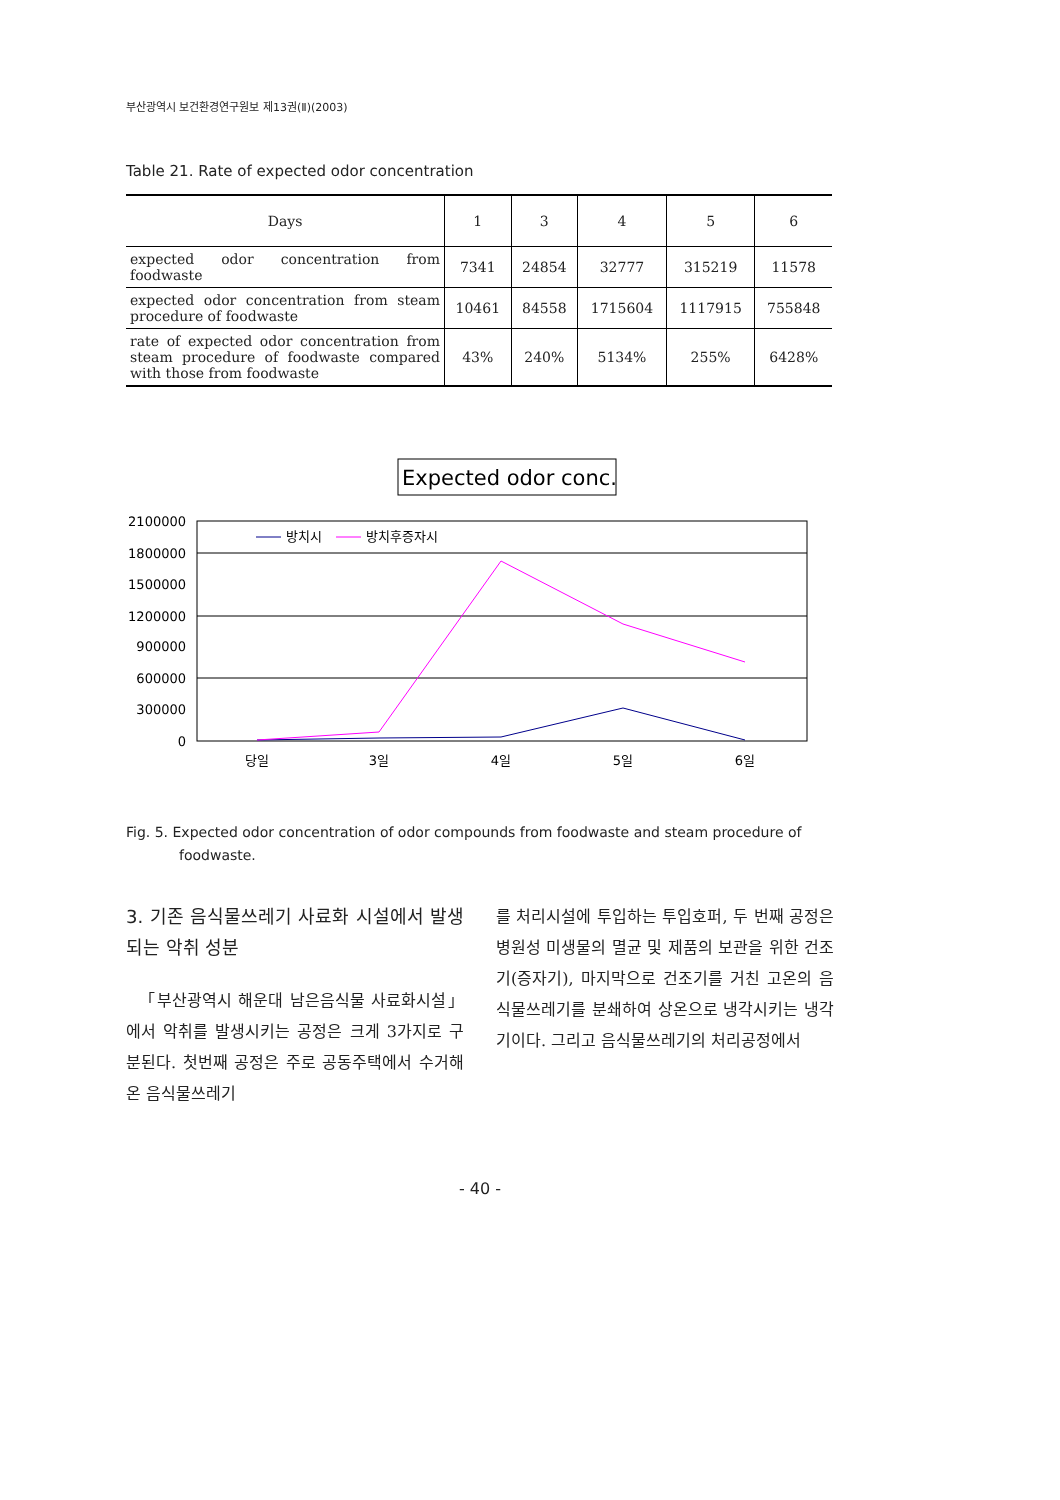부산광역시 보건환경연구원보 제13권(Ⅱ)(2003)
Table 21. Rate of expected odor concentration
| Days | 1 | 3 | 4 | 5 | 6 |
| --- | --- | --- | --- | --- | --- |
| expected odor concentration from foodwaste | 7341 | 24854 | 32777 | 315219 | 11578 |
| expected odor concentration from steam procedure of foodwaste | 10461 | 84558 | 1715604 | 1117915 | 755848 |
| rate of expected odor concentration from steam procedure of foodwaste compared with those from foodwaste | 43% | 240% | 5134% | 255% | 6428% |
Expected odor conc.
2100000
1800000
1500000
1200000
900000
600000
300000
0
당일
3일
4일
5일
6일
방치시
방치후증자시
Fig. 5. Expected odor concentration of odor compounds from foodwaste and steam procedure of foodwaste.
3. 기존 음식물쓰레기 사료화 시설에서 발생되는 악취 성분
「부산광역시 해운대 남은음식물 사료화시설」에서 악취를 발생시키는 공정은 크게 3가지로 구분된다. 첫번째 공정은 주로 공동주택에서 수거해온 음식물쓰레기
를 처리시설에 투입하는 투입호퍼, 두 번째 공정은 병원성 미생물의 멸균 및 제품의 보관을 위한 건조기(증자기), 마지막으로 건조기를 거친 고온의 음식물쓰레기를 분쇄하여 상온으로 냉각시키는 냉각기이다. 그리고 음식물쓰레기의 처리공정에서
- 40 -